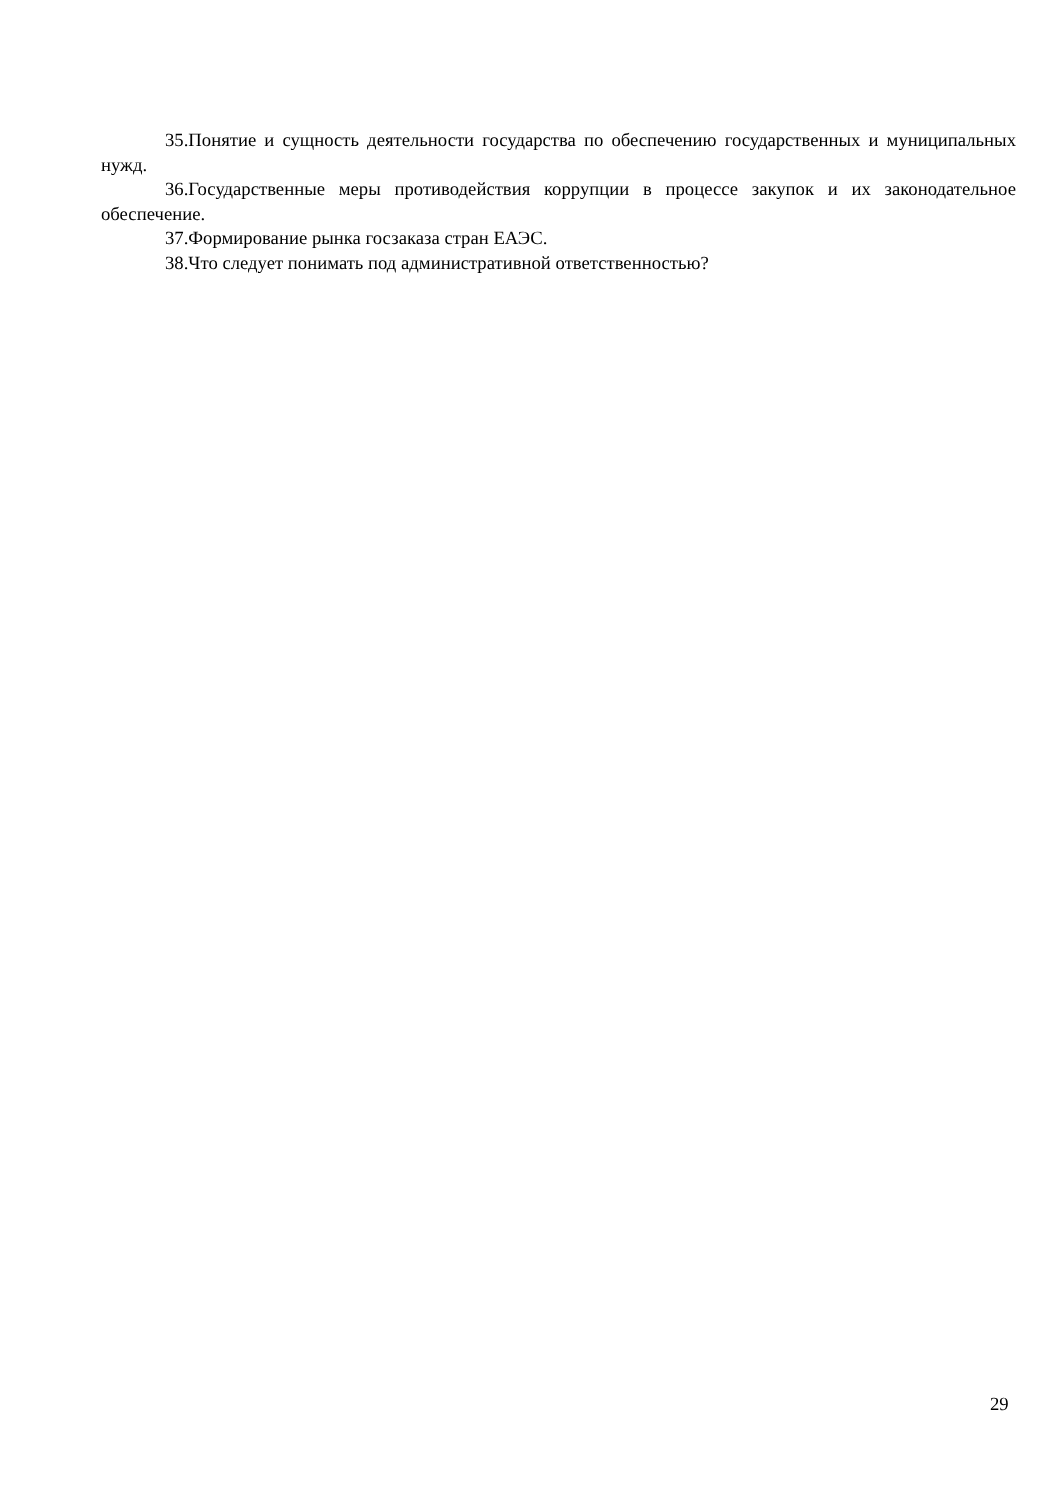35.Понятие и сущность деятельности государства по обеспечению государственных и муниципальных нужд.
36.Государственные меры противодействия коррупции в процессе закупок и их законодательное обеспечение.
37.Формирование рынка госзаказа стран ЕАЭС.
38.Что следует понимать под административной ответственностью?
29